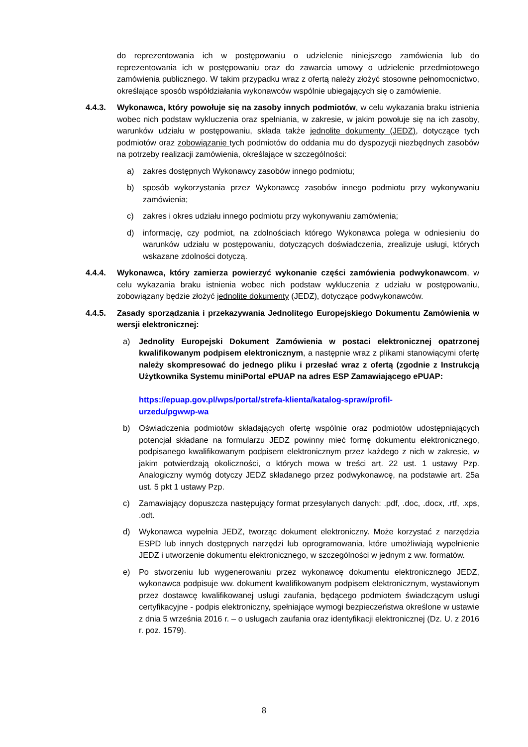do reprezentowania ich w postępowaniu o udzielenie niniejszego zamówienia lub do reprezentowania ich w postępowaniu oraz do zawarcia umowy o udzielenie przedmiotowego zamówienia publicznego. W takim przypadku wraz z ofertą należy złożyć stosowne pełnomocnictwo, określające sposób współdziałania wykonawców wspólnie ubiegających się o zamówienie.
4.4.3. Wykonawca, który powołuje się na zasoby innych podmiotów, w celu wykazania braku istnienia wobec nich podstaw wykluczenia oraz spełniania, w zakresie, w jakim powołuje się na ich zasoby, warunków udziału w postępowaniu, składa także jednolite dokumenty (JEDZ), dotyczące tych podmiotów oraz zobowiązanie tych podmiotów do oddania mu do dyspozycji niezbędnych zasobów na potrzeby realizacji zamówienia, określające w szczególności:
a) zakres dostępnych Wykonawcy zasobów innego podmiotu;
b) sposób wykorzystania przez Wykonawcę zasobów innego podmiotu przy wykonywaniu zamówienia;
c) zakres i okres udziału innego podmiotu przy wykonywaniu zamówienia;
d) informację, czy podmiot, na zdolnościach którego Wykonawca polega w odniesieniu do warunków udziału w postępowaniu, dotyczących doświadczenia, zrealizuje usługi, których wskazane zdolności dotyczą.
4.4.4. Wykonawca, który zamierza powierzyć wykonanie części zamówienia podwykonawcom, w celu wykazania braku istnienia wobec nich podstaw wykluczenia z udziału w postępowaniu, zobowiązany będzie złożyć jednolite dokumenty (JEDZ), dotyczące podwykonawców.
4.4.5. Zasady sporządzania i przekazywania Jednolitego Europejskiego Dokumentu Zamówienia w wersji elektronicznej:
a) Jednolity Europejski Dokument Zamówienia w postaci elektronicznej opatrzonej kwalifikowanym podpisem elektronicznym, a następnie wraz z plikami stanowiącymi ofertę należy skompresować do jednego pliku i przesłać wraz z ofertą (zgodnie z Instrukcją Użytkownika Systemu miniPortal ePUAP na adres ESP Zamawiającego ePUAP:
https://epuap.gov.pl/wps/portal/strefa-klienta/katalog-spraw/profil-
urzedu/pgwwp-wa
b) Oświadczenia podmiotów składających ofertę wspólnie oraz podmiotów udostępniających potencjał składane na formularzu JEDZ powinny mieć formę dokumentu elektronicznego, podpisanego kwalifikowanym podpisem elektronicznym przez każdego z nich w zakresie, w jakim potwierdzają okoliczności, o których mowa w treści art. 22 ust. 1 ustawy Pzp. Analogiczny wymóg dotyczy JEDZ składanego przez podwykonawcę, na podstawie art. 25a ust. 5 pkt 1 ustawy Pzp.
c) Zamawiający dopuszcza następujący format przesyłanych danych: .pdf, .doc, .docx, .rtf, .xps, .odt.
d) Wykonawca wypełnia JEDZ, tworząc dokument elektroniczny. Może korzystać z narzędzia ESPD lub innych dostępnych narzędzi lub oprogramowania, które umożliwiają wypełnienie JEDZ i utworzenie dokumentu elektronicznego, w szczególności w jednym z ww. formatów.
e) Po stworzeniu lub wygenerowaniu przez wykonawcę dokumentu elektronicznego JEDZ, wykonawca podpisuje ww. dokument kwalifikowanym podpisem elektronicznym, wystawionym przez dostawcę kwalifikowanej usługi zaufania, będącego podmiotem świadczącym usługi certyfikacyjne - podpis elektroniczny, spełniające wymogi bezpieczeństwa określone w ustawie z dnia 5 września 2016 r. – o usługach zaufania oraz identyfikacji elektronicznej (Dz. U. z 2016 r. poz. 1579).
8